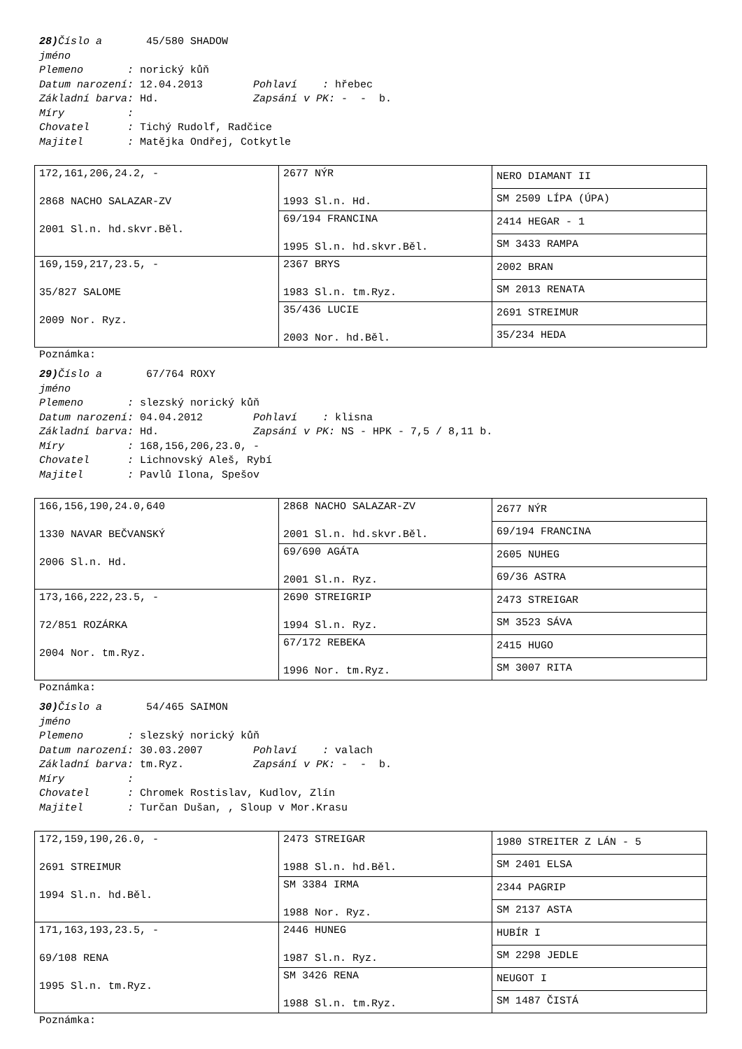28) Číslo a 45/580 SHADOW jméno Plemeno : norický kůň Datum narození: 12.04.2013 Pohlaví : hřebec Základní barva: Hd. Zapsání v PK: - - b. Míry : Chovatel : Tichý Rudolf, Radčice Majitel : Matějka Ondřej, Cotkytle
| 172,161,206,24.2, - 2868 NACHO SALAZAR-ZV 2001 Sl.n. hd.skvr.Běl. | 2677 NÝR 1993 Sl.n. Hd. | NERO DIAMANT II |
| | | SM 2509 LÍPA (ÚPA) |
| | 69/194 FRANCINA 1995 Sl.n. hd.skvr.Běl. | 2414 HEGAR - 1 |
| | | SM 3433 RAMPA |
| 169,159,217,23.5, - 35/827 SALOME 2009 Nor. Ryz. | 2367 BRYS 1983 Sl.n. tm.Ryz. | 2002 BRAN |
| | | SM 2013 RENATA |
| | 35/436 LUCIE 2003 Nor. hd.Běl. | 2691 STREIMUR |
| | | 35/234 HEDA |
Poznámka:
29) Číslo a 67/764 ROXY jméno Plemeno : slezský norický kůň Datum narození: 04.04.2012 Pohlaví : klisna Základní barva: Hd. Zapsání v PK: NS - HPK - 7,5 / 8,11 b. Míry : 168,156,206,23.0, - Chovatel : Lichnovský Aleš, Rybí Majitel : Pavlů Ilona, Spešov
| 166,156,190,24.0,640 1330 NAVAR BEČVANSKÝ 2006 Sl.n. Hd. | 2868 NACHO SALAZAR-ZV 2001 Sl.n. hd.skvr.Běl. | 2677 NÝR |
| | | 69/194 FRANCINA |
| | 69/690 AGÁTA 2001 Sl.n. Ryz. | 2605 NUHEG |
| | | 69/36 ASTRA |
| 173,166,222,23.5, - 72/851 ROZÁRKA 2004 Nor. tm.Ryz. | 2690 STREIGRIP 1994 Sl.n. Ryz. | 2473 STREIGAR |
| | | SM 3523 SÁVA |
| | 67/172 REBEKA 1996 Nor. tm.Ryz. | 2415 HUGO |
| | | SM 3007 RITA |
Poznámka:
30) Číslo a 54/465 SAIMON jméno Plemeno : slezský norický kůň Datum narození: 30.03.2007 Pohlaví : valach Základní barva: tm.Ryz. Zapsání v PK: - - b. Míry : Chovatel : Chromek Rostislav, Kudlov, Zlín Majitel : Turčan Dušan, , Sloup v Mor.Krasu
| 172,159,190,26.0, - 2691 STREIMUR 1994 Sl.n. hd.Běl. | 2473 STREIGAR 1988 Sl.n. hd.Běl. | 1980 STREITER Z LÁN - 5 |
| | | SM 2401 ELSA |
| | SM 3384 IRMA 1988 Nor. Ryz. | 2344 PAGRIP |
| | | SM 2137 ASTA |
| 171,163,193,23.5, - 69/108 RENA 1995 Sl.n. tm.Ryz. | 2446 HUNEG 1987 Sl.n. Ryz. | HUBÍR I |
| | | SM 2298 JEDLE |
| | SM 3426 RENA 1988 Sl.n. tm.Ryz. | NEUGOT I |
| | | SM 1487 ČISTÁ |
Poznámka: